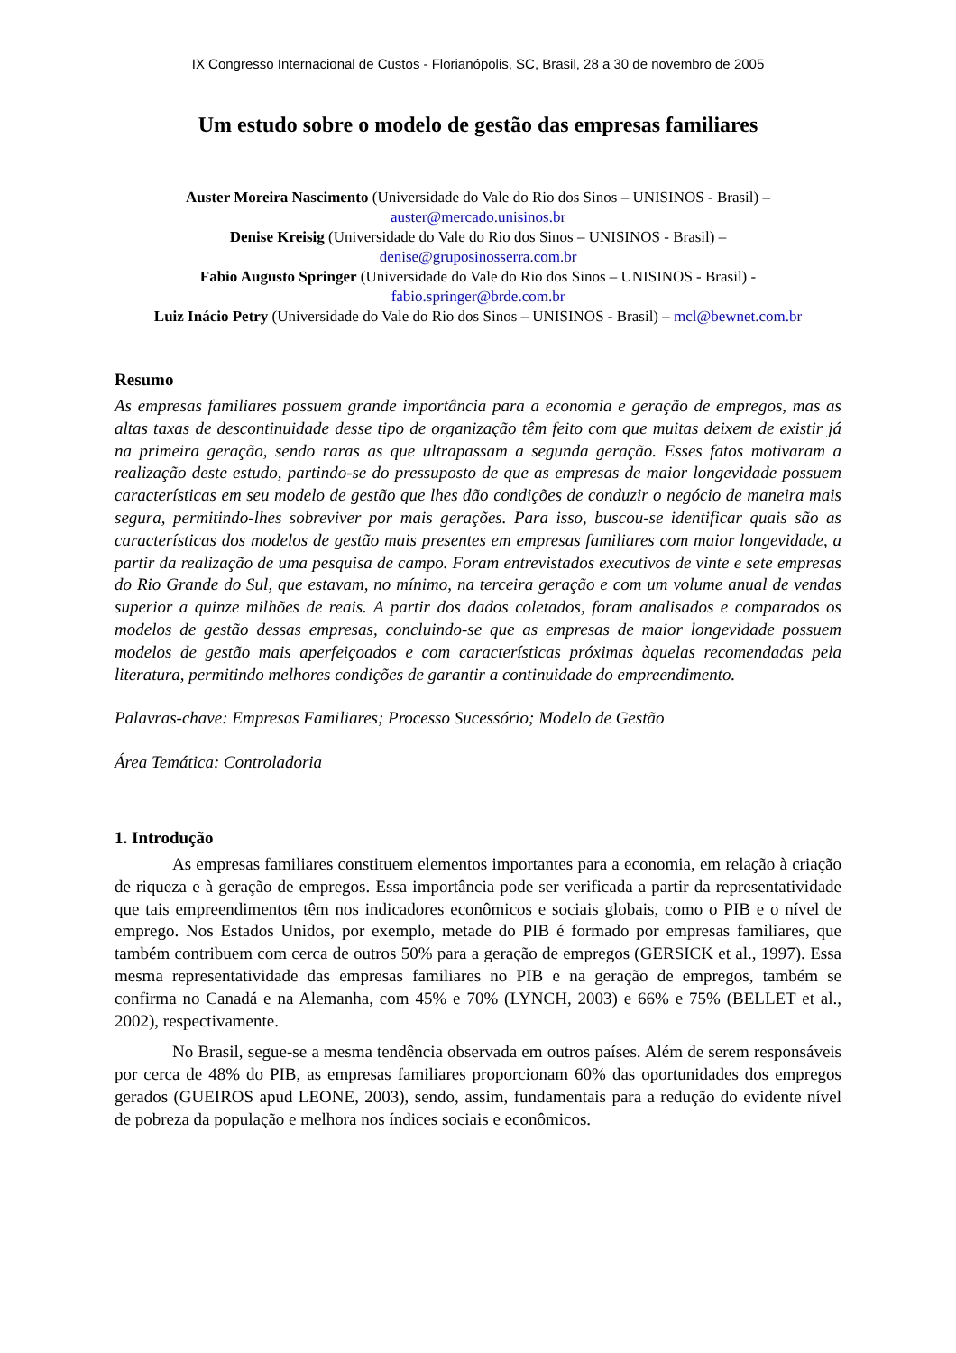IX Congresso Internacional de Custos - Florianópolis, SC, Brasil, 28 a 30 de novembro de 2005
Um estudo sobre o modelo de gestão das empresas familiares
Auster Moreira Nascimento (Universidade do Vale do Rio dos Sinos – UNISINOS - Brasil) –
auster@mercado.unisinos.br
Denise Kreisig (Universidade do Vale do Rio dos Sinos – UNISINOS - Brasil) –
denise@gruposinosserra.com.br
Fabio Augusto Springer (Universidade do Vale do Rio dos Sinos – UNISINOS - Brasil) -
fabio.springer@brde.com.br
Luiz Inácio Petry (Universidade do Vale do Rio dos Sinos – UNISINOS - Brasil) – mcl@bewnet.com.br
Resumo
As empresas familiares possuem grande importância para a economia e geração de empregos, mas as altas taxas de descontinuidade desse tipo de organização têm feito com que muitas deixem de existir já na primeira geração, sendo raras as que ultrapassam a segunda geração. Esses fatos motivaram a realização deste estudo, partindo-se do pressuposto de que as empresas de maior longevidade possuem características em seu modelo de gestão que lhes dão condições de conduzir o negócio de maneira mais segura, permitindo-lhes sobreviver por mais gerações. Para isso, buscou-se identificar quais são as características dos modelos de gestão mais presentes em empresas familiares com maior longevidade, a partir da realização de uma pesquisa de campo. Foram entrevistados executivos de vinte e sete empresas do Rio Grande do Sul, que estavam, no mínimo, na terceira geração e com um volume anual de vendas superior a quinze milhões de reais. A partir dos dados coletados, foram analisados e comparados os modelos de gestão dessas empresas, concluindo-se que as empresas de maior longevidade possuem modelos de gestão mais aperfeiçoados e com características próximas àquelas recomendadas pela literatura, permitindo melhores condições de garantir a continuidade do empreendimento.
Palavras-chave: Empresas Familiares; Processo Sucessório; Modelo de Gestão
Área Temática: Controladoria
1. Introdução
As empresas familiares constituem elementos importantes para a economia, em relação à criação de riqueza e à geração de empregos. Essa importância pode ser verificada a partir da representatividade que tais empreendimentos têm nos indicadores econômicos e sociais globais, como o PIB e o nível de emprego. Nos Estados Unidos, por exemplo, metade do PIB é formado por empresas familiares, que também contribuem com cerca de outros 50% para a geração de empregos (GERSICK et al., 1997). Essa mesma representatividade das empresas familiares no PIB e na geração de empregos, também se confirma no Canadá e na Alemanha, com 45% e 70% (LYNCH, 2003) e 66% e 75% (BELLET et al., 2002), respectivamente.
No Brasil, segue-se a mesma tendência observada em outros países. Além de serem responsáveis por cerca de 48% do PIB, as empresas familiares proporcionam 60% das oportunidades dos empregos gerados (GUEIROS apud LEONE, 2003), sendo, assim, fundamentais para a redução do evidente nível de pobreza da população e melhora nos índices sociais e econômicos.